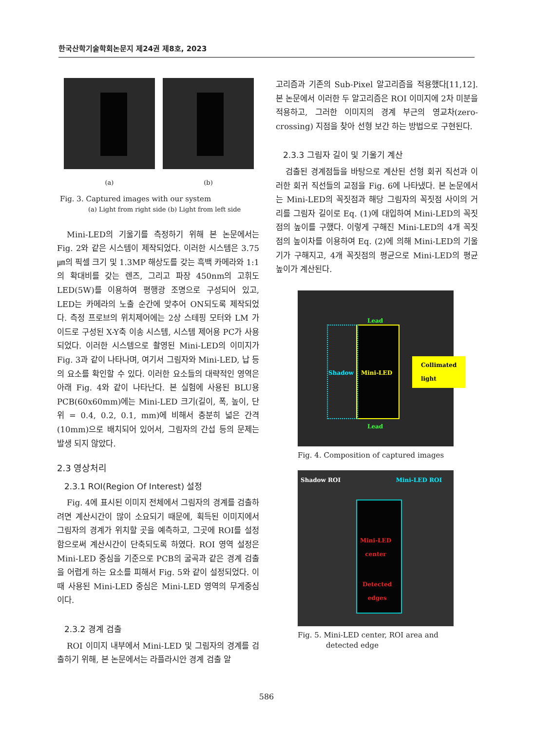한국산학기술학회논문지 제24권 제8호, 2023
(a) (b)
Fig. 3. Captured images with our system
(a) Light from right side (b) Light from left side
Mini-LED의 기울기를 측정하기 위해 본 논문에서는 Fig. 2와 같은 시스템이 제작되었다. 이러한 시스템은 3.75㎛의 픽셀 크기 및 1.3MP 해상도를 갖는 흑백 카메라와 1:1의 확대비를 갖는 렌즈, 그리고 파장 450nm의 고휘도 LED(5W)를 이용하여 평행광 조명으로 구성되어 있고, LED는 카메라의 노출 순간에 맞추어 ON되도록 제작되었다. 측정 프로브의 위치제어에는 2상 스테핑 모터와 LM 가이드로 구성된 X-Y축 이송 시스템, 시스템 제어용 PC가 사용되었다. 이러한 시스템으로 촬영된 Mini-LED의 이미지가 Fig. 3과 같이 나타나며, 여기서 그림자와 Mini-LED, 납 등의 요소를 확인할 수 있다. 이러한 요소들의 대략적인 영역은 아래 Fig. 4와 같이 나타난다. 본 실험에 사용된 BLU용 PCB(60x60mm)에는 Mini-LED 크기(길이, 폭, 높이, 단위 = 0.4, 0.2, 0.1, mm)에 비해서 충분히 넓은 간격(10mm)으로 배치되어 있어서, 그림자의 간섭 등의 문제는 발생 되지 않았다.
2.3 영상처리
2.3.1 ROI(Region Of Interest) 설정
Fig. 4에 표시된 이미지 전체에서 그림자의 경계를 검출하려면 계산시간이 많이 소요되기 때문에, 획득된 이미지에서 그림자의 경계가 위치할 곳을 예측하고, 그곳에 ROI를 설정함으로써 계산시간이 단축되도록 하였다. ROI 영역 설정은 Mini-LED 중심을 기준으로 PCB의 굴곡과 같은 경계 검출을 어렵게 하는 요소를 피해서 Fig. 5와 같이 설정되었다. 이때 사용된 Mini-LED 중심은 Mini-LED 영역의 무게중심이다.
2.3.2 경계 검출
ROI 이미지 내부에서 Mini-LED 및 그림자의 경계를 검출하기 위해, 본 논문에서는 라플라시안 경계 검출 알
고리즘과 기존의 Sub-Pixel 알고리즘을 적용했다[11,12]. 본 논문에서 이러한 두 알고리즘은 ROI 이미지에 2차 미분을 적용하고, 그러한 이미지의 경계 부근의 영교차(zero-crossing) 지점을 찾아 선형 보간 하는 방법으로 구현된다.
2.3.3 그림자 길이 및 기울기 계산
검출된 경계점들을 바탕으로 계산된 선형 회귀 직선과 이러한 회귀 직선들의 교점을 Fig. 6에 나타냈다. 본 논문에서는 Mini-LED의 꼭짓점과 해당 그림자의 꼭짓점 사이의 거리를 그림자 길이로 Eq. (1)에 대입하여 Mini-LED의 꼭짓점의 높이를 구했다. 이렇게 구해진 Mini-LED의 4개 꼭짓점의 높이차를 이용하여 Eq. (2)에 의해 Mini-LED의 기울기가 구해지고, 4개 꼭짓점의 평균으로 Mini-LED의 평균 높이가 계산된다.
Lead
Shadow Mini-LED
Lead
Collimated
light
Fig. 4. Composition of captured images
Shadow ROI Mini-LED ROI
Mini-LED
center
Detected
edges
Fig. 5. Mini-LED center, ROI area and
detected edge
586